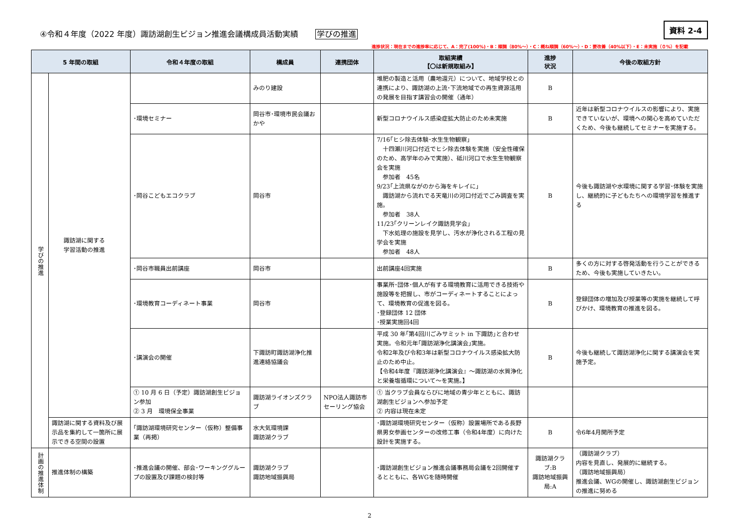④令和４年度（2022 年度）諏訪湖創生ビジョン推進会議構成員活動実績 学びの推進
資料 2-4
進捗状況：現在までの進捗率に応じて、A：完了(100%)・B：順調（80%～）・C：概ね順調（60%～）・D：要改善（40%以下）・E：未実施（０%）を記載
| 5 年間の取組 | | 令和４年度の取組 | 構成員 | 連携団体 | 取組実績 【〇は新規取組み】 | 進捗 状況 | 今後の取組方針 |
| --- | --- | --- | --- | --- | --- | --- | --- |
| 学びの推進 | 諏訪湖に関する 学習活動の推進 | | みのり建設 | | 堆肥の製造と活用（農地還元）について、地域学校との連携により、諏訪湖の上流･下流地域での再生資源活用の発展を目指す講習会の開催（通年） | B | |
| | | ･環境セミナー | 岡谷市･環境市民会議おかや | | 新型コロナウイルス感染症拡大防止のため未実施 | B | 近年は新型コロナウイルスの影響により、実施できていないが、環境への関心を高めていただくため、今後も継続してセミナーを実施する。 |
| | | ･岡谷こどもエコクラブ | 岡谷市 | | 7/16｢ヒシ除去体験･水生生物観察｣ 十四瀬川河口付近でヒシ除去体験を実施（安全性確保のため、高学年のみで実施）、砥川河口で水生生物観察会を実施 参加者 45名 9/23｢上流県ながのから海をキレイに｣ 諏訪湖から流れでる天竜川の河口付近でごみ調査を実施。 参加者 38人 11/23｢クリーンレイク諏訪見学会｣ 下水処理の施設を見学し、汚水が浄化される工程の見学会を実施 参加者 48人 | B | 今後も諏訪湖や水環境に関する学習･体験を実施し、継続的に子どもたちへの環境学習を推進する |
| | | ･岡谷市職員出前講座 | 岡谷市 | | 出前講座4回実施 | B | 多くの方に対する啓発活動を行うことができるため、今後も実施していきたい。 |
| | | ･環境教育コーディネート事業 | 岡谷市 | | 事業所･団体･個人が有する環境教育に活用できる技術や施設等を把握し、市がコーディネートすることによって、環境教育の促進を図る。 ･登録団体 12 団体 ･授業実施回4回 | B | 登録団体の増加及び授業等の実施を継続して呼びかけ、環境教育の推進を図る。 |
| | | ･講演会の開催 | 下諏訪町諏訪湖浄化推進連絡協議会 | | 平成 30 年｢第4回川ごみサミット in 下諏訪｣と合わせ実施。令和元年｢諏訪湖浄化講演会｣実施。 令和2年及び令和3年は新型コロナウイルス感染拡大防止のため中止。 【令和4年度『諏訪湖浄化講演会』～諏訪湖の水質浄化と栄養塩循環について～を実施。】 | B | 今後も継続して諏訪湖浄化に関する講演会を実施予定。 |
| | | ① 10 月 6 日（予定）諏訪湖創生ビジョン参加 ② 3 月 環境保全事業 | 諏訪湖ライオンズクラブ | NPO法人諏訪市セーリング協会 | ① 当クラブ会員ならびに地域の青少年とともに、諏訪湖創生ビジョンへ参加予定 ② 内容は現在未定 | | |
| | 諏訪湖に関する資料及び展示品を集約して一箇所に展示できる空間の設置 | ｢諏訪湖環境研究センター（仮称）整備事業（再掲） | 水大気環境課 諏訪湖クラブ | | ･諏訪湖環境研究センター（仮称）設置場所である長野県男女参画センターの改修工事（令和4年度）に向けた設計を実施する。 | B | 令6年4月開所予定 |
| 計画の推進体制 | 推進体制の構築 | ･推進会議の開催、部会･ワーキンググループの設置及び課題の検討等 | 諏訪湖クラブ 諏訪地域振興局 | | ･諏訪湖創生ビジョン推進会議事務局会議を2回開催するとともに、各WGを随時開催 | 諏訪湖クラブ:B 諏訪地域振興局:A | （諏訪湖クラブ） 内容を見直し、発展的に継続する。 （諏訪地域振興局） 推進会議、WGの開催し、諏訪湖創生ビジョンの推進に努める |
2